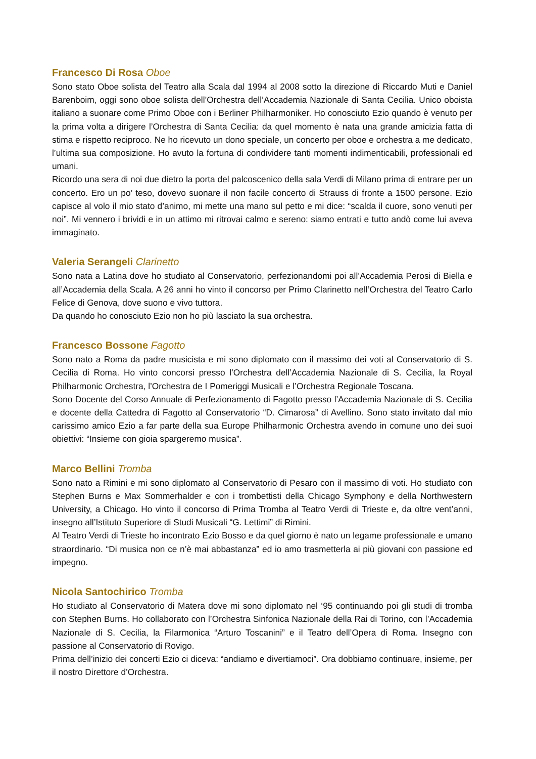Francesco Di Rosa Oboe
Sono stato Oboe solista del Teatro alla Scala dal 1994 al 2008 sotto la direzione di Riccardo Muti e Daniel Barenboim, oggi sono oboe solista dell’Orchestra dell’Accademia Nazionale di Santa Cecilia. Unico oboista italiano a suonare come Primo Oboe con i Berliner Philharmoniker. Ho conosciuto Ezio quando è venuto per la prima volta a dirigere l’Orchestra di Santa Cecilia: da quel momento è nata una grande amicizia fatta di stima e rispetto reciproco. Ne ho ricevuto un dono speciale, un concerto per oboe e orchestra a me dedicato, l’ultima sua composizione. Ho avuto la fortuna di condividere tanti momenti indimenticabili, professionali ed umani.
Ricordo una sera di noi due dietro la porta del palcoscenico della sala Verdi di Milano prima di entrare per un concerto. Ero un po’ teso, dovevo suonare il non facile concerto di Strauss di fronte a 1500 persone. Ezio capisce al volo il mio stato d’animo, mi mette una mano sul petto e mi dice: “scalda il cuore, sono venuti per noi”. Mi vennero i brividi e in un attimo mi ritrovai calmo e sereno: siamo entrati e tutto andò come lui aveva immaginato.
Valeria Serangeli Clarinetto
Sono nata a Latina dove ho studiato al Conservatorio, perfezionandomi poi all’Accademia Perosi di Biella e all’Accademia della Scala. A 26 anni ho vinto il concorso per Primo Clarinetto nell’Orchestra del Teatro Carlo Felice di Genova, dove suono e vivo tuttora.
Da quando ho conosciuto Ezio non ho più lasciato la sua orchestra.
Francesco Bossone Fagotto
Sono nato a Roma da padre musicista e mi sono diplomato con il massimo dei voti al Conservatorio di S. Cecilia di Roma. Ho vinto concorsi presso l’Orchestra dell’Accademia Nazionale di S. Cecilia, la Royal Philharmonic Orchestra, l’Orchestra de I Pomeriggi Musicali e l’Orchestra Regionale Toscana.
Sono Docente del Corso Annuale di Perfezionamento di Fagotto presso l’Accademia Nazionale di S. Cecilia e docente della Cattedra di Fagotto al Conservatorio “D. Cimarosa” di Avellino. Sono stato invitato dal mio carissimo amico Ezio a far parte della sua Europe Philharmonic Orchestra avendo in comune uno dei suoi obiettivi: “Insieme con gioia spargeremo musica”.
Marco Bellini Tromba
Sono nato a Rimini e mi sono diplomato al Conservatorio di Pesaro con il massimo di voti. Ho studiato con Stephen Burns e Max Sommerhalder e con i trombettisti della Chicago Symphony e della Northwestern University, a Chicago. Ho vinto il concorso di Prima Tromba al Teatro Verdi di Trieste e, da oltre vent’anni, insegno all’Istituto Superiore di Studi Musicali “G. Lettimi” di Rimini.
Al Teatro Verdi di Trieste ho incontrato Ezio Bosso e da quel giorno è nato un legame professionale e umano straordinario. “Di musica non ce n’è mai abbastanza” ed io amo trasmetterla ai più giovani con passione ed impegno.
Nicola Santochirico Tromba
Ho studiato al Conservatorio di Matera dove mi sono diplomato nel ‘95 continuando poi gli studi di tromba con Stephen Burns. Ho collaborato con l’Orchestra Sinfonica Nazionale della Rai di Torino, con l’Accademia Nazionale di S. Cecilia, la Filarmonica “Arturo Toscanini” e il Teatro dell’Opera di Roma. Insegno con passione al Conservatorio di Rovigo.
Prima dell’inizio dei concerti Ezio ci diceva: “andiamo e divertiamoci”. Ora dobbiamo continuare, insieme, per il nostro Direttore d’Orchestra.